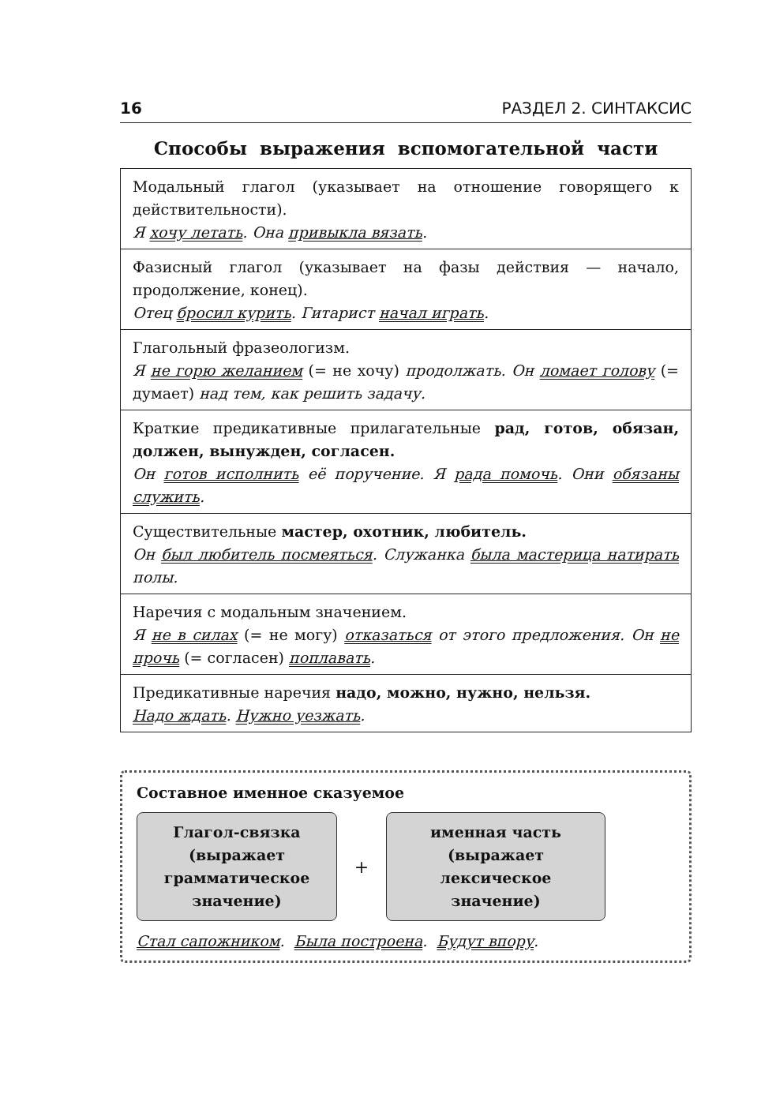16 РАЗДЕЛ 2. СИНТАКСИС
Способы выражения вспомогательной части
| Модальный глагол (указывает на отношение говорящего к действительности). Я хочу летать . Она привыкла вязать . |
| Фазисный глагол (указывает на фазы действия — начало, продолжение, конец). Отец бросил курить . Гитарист начал играть . |
| Глагольный фразеологизм. Я не горю желанием (= не хочу) продолжать. Он ломает голову (= думает) над тем, как решить задачу. |
| Краткие предикативные прилагательные рад, готов, обязан, должен, вынужден, согласен. Он готов исполнить её поручение. Я рада помочь . Они обязаны служить . |
| Существительные мастер, охотник, любитель. Он был любитель посмеяться . Служанка была мастерица натирать полы. |
| Наречия с модальным значением. Я не в силах (= не могу) отказаться от этого предложения. Он не прочь (= согласен) поплавать . |
| Предикативные наречия надо, можно, нужно, нельзя. Надо ждать . Нужно уезжать . |
Составное именное сказуемое
Глагол-связка
(выражает
грамматическое
значение)
+
именная часть
(выражает
лексическое
значение)
Стал сапожником. Была построена. Будут впору.